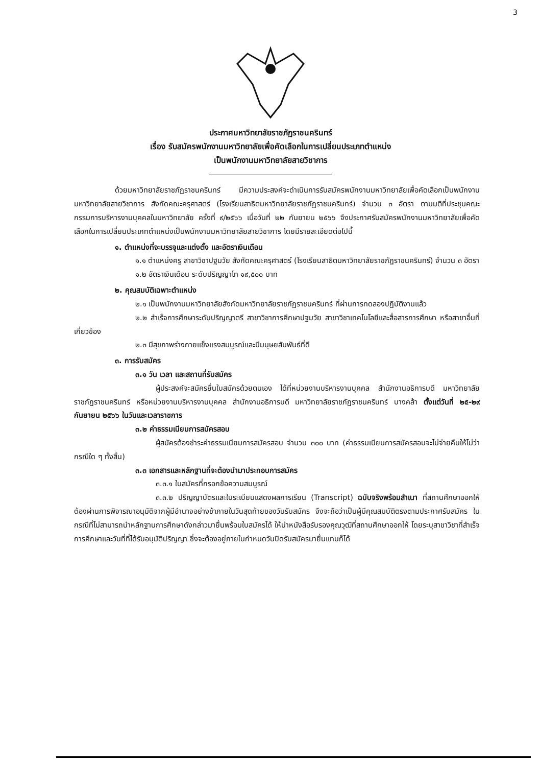3
ประกาศมหาวิทยาลัยราชภัฏราชนครินทร์
เรื่อง รับสมัครพนักงานมหาวิทยาลัยเพื่อคัดเลือกในการเปลี่ยนประเภทตำแหน่ง
เป็นพนักงานมหาวิทยาลัยสายวิชาการ
ด้วยมหาวิทยาลัยราชภัฏราชนครินทร์ มีความประสงค์จะดำเนินการรับสมัครพนักงานมหาวิทยาลัยเพื่อคัดเลือกเป็นพนักงานมหาวิทยาลัยสายวิชาการ สังกัดคณะครุศาสตร์ (โรงเรียนสาธิตมหาวิทยาลัยราชภัฏราชนครินทร์) จำนวน ๓ อัตรา ตามมติที่ประชุมคณะกรรมการบริหารงานบุคคลในมหาวิทยาลัย ครั้งที่ ๙/๒๕๖๖ เมื่อวันที่ ๒๒ กันยายน ๒๕๖๖ จึงประกาศรับสมัครพนักงานมหาวิทยาลัยเพื่อคัดเลือกในการเปลี่ยนประเภทตำแหน่งเป็นพนักงานมหาวิทยาลัยสายวิชาการ โดยมีรายละเอียดต่อไปนี้
๑. ตำแหน่งที่จะบรรจุและแต่งตั้ง และอัตราเงินเดือน
๑.๑ ตำแหน่งครู สาขาวิชาปฐมวัย สังกัดคณะครุศาสตร์ (โรงเรียนสาธิตมหาวิทยาลัยราชภัฏราชนครินทร์) จำนวน ๓ อัตรา
๑.๒ อัตราเงินเดือน ระดับปริญญาโท ๑๙,๕๐๐ บาท
๒. คุณสมบัติเฉพาะตำแหน่ง
๒.๑ เป็นพนักงานมหาวิทยาลัยสังกัดมหาวิทยาลัยราชภัฏราชนครินทร์ ที่ผ่านการทดลองปฏิบัติงานแล้ว
๒.๒ สำเร็จการศึกษาระดับปริญญาตรี สาขาวิชาการศึกษาปฐมวัย สาขาวิชาเทคโนโลยีและสื่อสารการศึกษา หรือสาขาอื่นที่เกี่ยวข้อง
๒.๓ มีสุขภาพร่างกายแข็งแรงสมบูรณ์และมีมนุษยสัมพันธ์ที่ดี
๓. การรับสมัคร
๓.๑ วัน เวลา และสถานที่รับสมัคร
ผู้ประสงค์จะสมัครยื่นใบสมัครด้วยตนเอง ได้ที่หน่วยงานบริหารงานบุคคล สำนักงานอธิการบดี มหาวิทยาลัยราชภัฏราชนครินทร์ หรือหน่วยงานบริหารงานบุคคล สำนักงานอธิการบดี มหาวิทยาลัยราชภัฏราชนครินทร์ บางคล้า ตั้งแต่วันที่ ๒๕-๒๙ กันยายน ๒๕๖๖ ในวันและเวลาราชการ
๓.๒ ค่าธรรมเนียมการสมัครสอบ
ผู้สมัครต้องชำระค่าธรรมเนียมการสมัครสอบ จำนวน ๓๐๐ บาท (ค่าธรรมเนียมการสมัครสอบจะไม่จ่ายคืนให้ไม่ว่ากรณีใด ๆ ทั้งสิ้น)
๓.๓ เอกสารและหลักฐานที่จะต้องนำมาประกอบการสมัคร
๓.๓.๑ ใบสมัครที่กรอกข้อความสมบูรณ์
๓.๓.๒ ปริญญาบัตรและใบระเบียนแสดงผลการเรียน (Transcript) ฉบับจริงพร้อมสำเนา ที่สถานศึกษาออกให้ ต้องผ่านการพิจารณาอนุมัติจากผู้มีอำนาจอย่างช้าภายในวันสุดท้ายของวันรับสมัคร จึงจะถือว่าเป็นผู้มีคุณสมบัติตรงตามประกาศรับสมัคร ในกรณีที่ไม่สามารถนำหลักฐานการศึกษาดังกล่าวมายื่นพร้อมใบสมัครได้ ให้นำหนังสือรับรองคุณวุฒิที่สถานศึกษาออกให้ โดยระบุสาขาวิชาที่สำเร็จการศึกษาและวันที่ที่ได้รับอนุมัติปริญญา ซึ่งจะต้องอยู่ภายในกำหนดวันปิดรับสมัครมายื่นแทนก็ได้